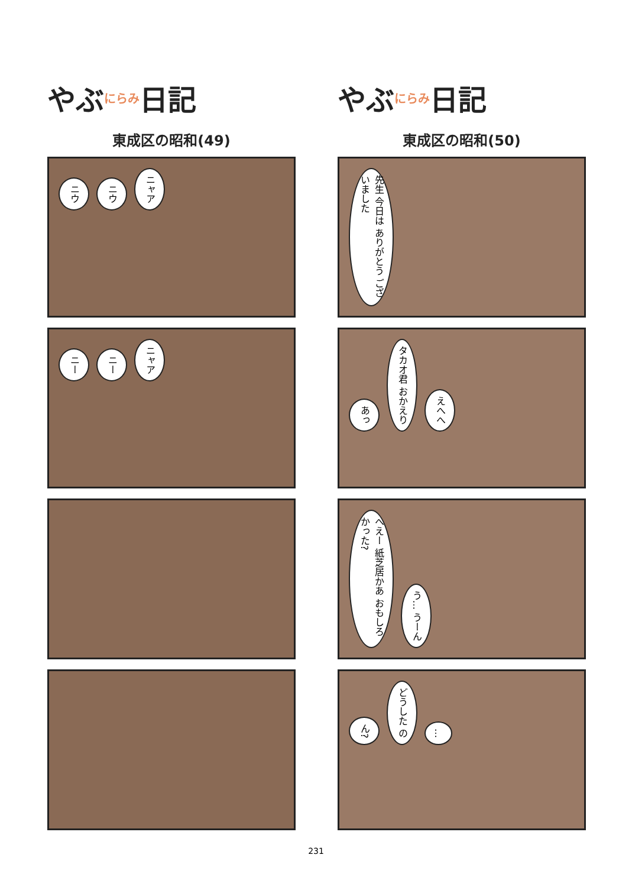やぶ にらみ 日記
東成区の昭和(49)
ニウ ニウ ニャア
ニー ニー ニャア
やぶ にらみ 日記
東成区の昭和(50)
先生 今日は ありがとう ございました
あっ タカオ君 おかえり えへへ
へえー 紙芝居かあ おもしろかった? う… うーん
ん? どうした の …
231